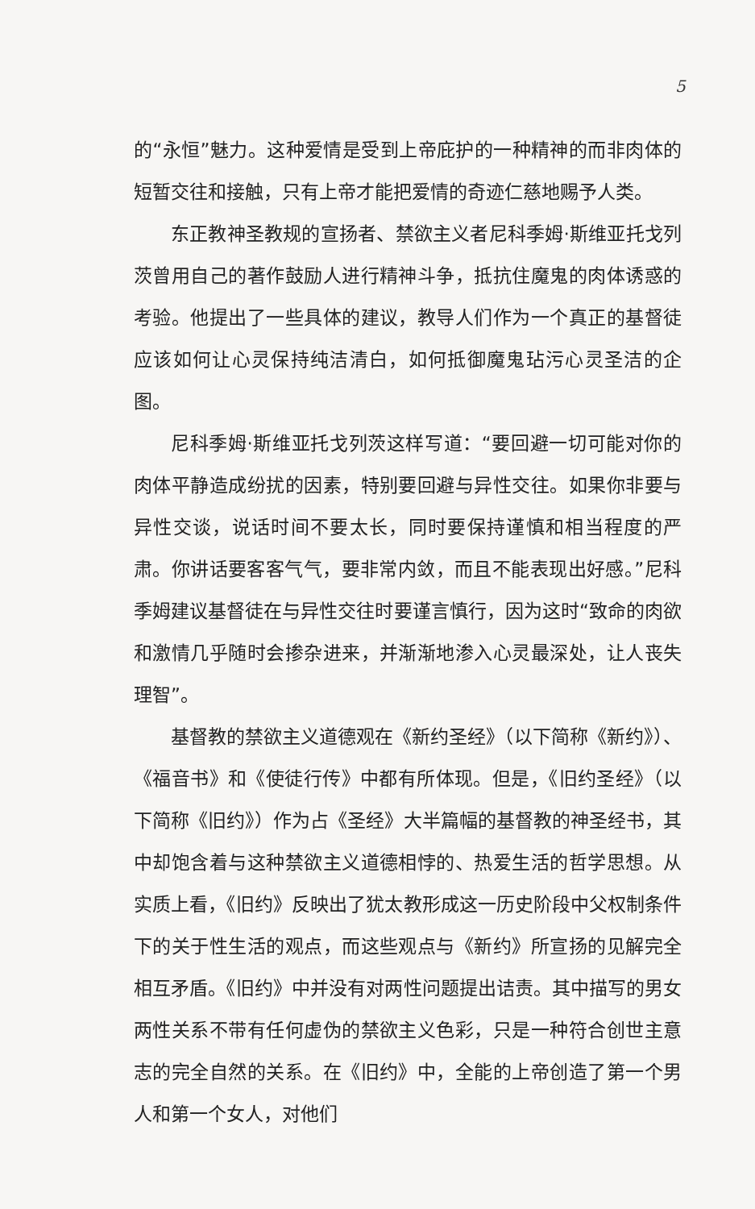5
的“永恒”魅力。这种爱情是受到上帝庇护的一种精神的而非肉体的短暂交往和接触，只有上帝才能把爱情的奇迹仁慈地赐予人类。
东正教神圣教规的宣扬者、禁欲主义者尼科季姆·斯维亚托戈列茨曾用自己的著作鼓励人进行精神斗争，抵抗住魔鬼的肉体诱惑的考验。他提出了一些具体的建议，教导人们作为一个真正的基督徒应该如何让心灵保持纯洁清白，如何抵御魔鬼玷污心灵圣洁的企图。
尼科季姆·斯维亚托戈列茨这样写道：“要回避一切可能对你的肉体平静造成纷扰的因素，特别要回避与异性交往。如果你非要与异性交谈，说话时间不要太长，同时要保持谨慎和相当程度的严肃。你讲话要客客气气，要非常内敛，而且不能表现出好感。”尼科季姆建议基督徒在与异性交往时要谨言慎行，因为这时“致命的肉欲和激情几乎随时会掺杂进来，并渐渐地渗入心灵最深处，让人丧失理智”。
基督教的禁欲主义道德观在《新约圣经》（以下简称《新约》）、《福音书》和《使徒行传》中都有所体现。但是，《旧约圣经》（以下简称《旧约》）作为占《圣经》大半篇幅的基督教的神圣经书，其中却饱含着与这种禁欲主义道德相悖的、热爱生活的哲学思想。从实质上看，《旧约》反映出了犹太教形成这一历史阶段中父权制条件下的关于性生活的观点，而这些观点与《新约》所宣扬的见解完全相互矛盾。《旧约》中并没有对两性问题提出诘责。其中描写的男女两性关系不带有任何虚伪的禁欲主义色彩，只是一种符合创世主意志的完全自然的关系。在《旧约》中，全能的上帝创造了第一个男人和第一个女人，对他们